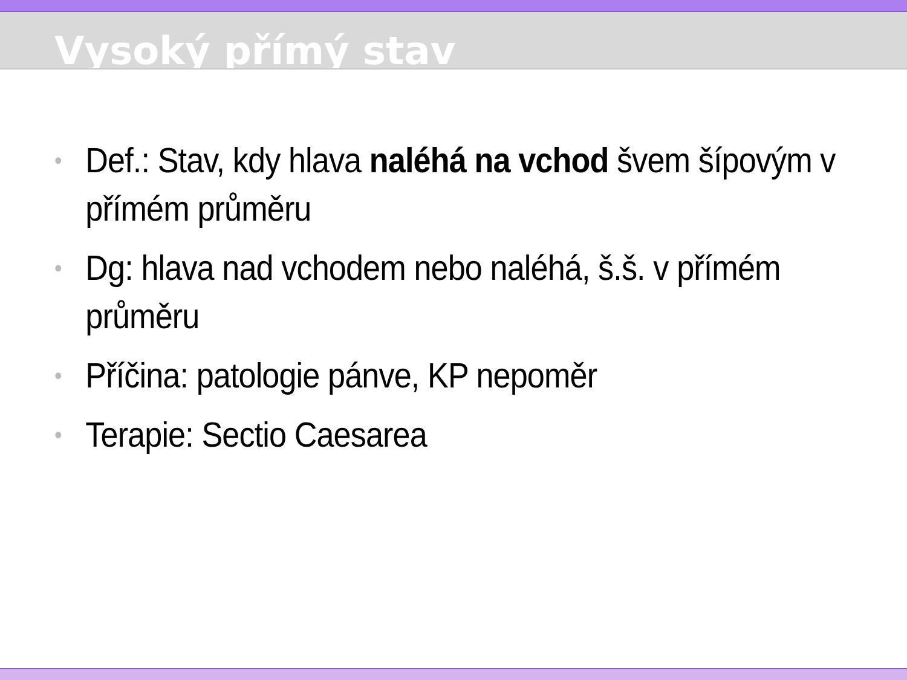Vysoký přímý stav
• Def.: Stav, kdy hlava naléhá na vchod švem šípovým v přímém průměru
• Dg: hlava nad vchodem nebo naléhá, š.š. v přímém průměru
• Příčina: patologie pánve, KP nepoměr
• Terapie: Sectio Caesarea